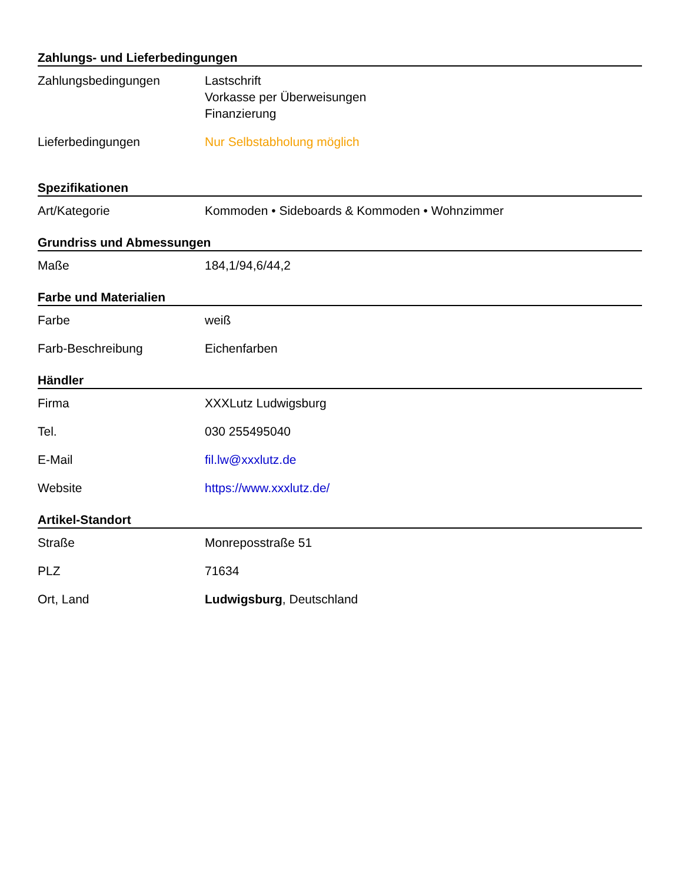Zahlungs- und Lieferbedingungen
| Zahlungsbedingungen | Lastschrift Vorkasse per Überweisungen Finanzierung |
| Lieferbedingungen | Nur Selbstabholung möglich |
Spezifikationen
| Art/Kategorie | Kommoden • Sideboards & Kommoden • Wohnzimmer |
Grundriss und Abmessungen
| Maße | 184,1/94,6/44,2 |
Farbe und Materialien
| Farbe | weiß |
| Farb-Beschreibung | Eichenfarben |
Händler
| Firma | XXXLutz Ludwigsburg |
| Tel. | 030 255495040 |
| E-Mail | fil.lw@xxxlutz.de |
| Website | https://www.xxxlutz.de/ |
Artikel-Standort
| Straße | Monreposstraße 51 |
| PLZ | 71634 |
| Ort, Land | Ludwigsburg , Deutschland |